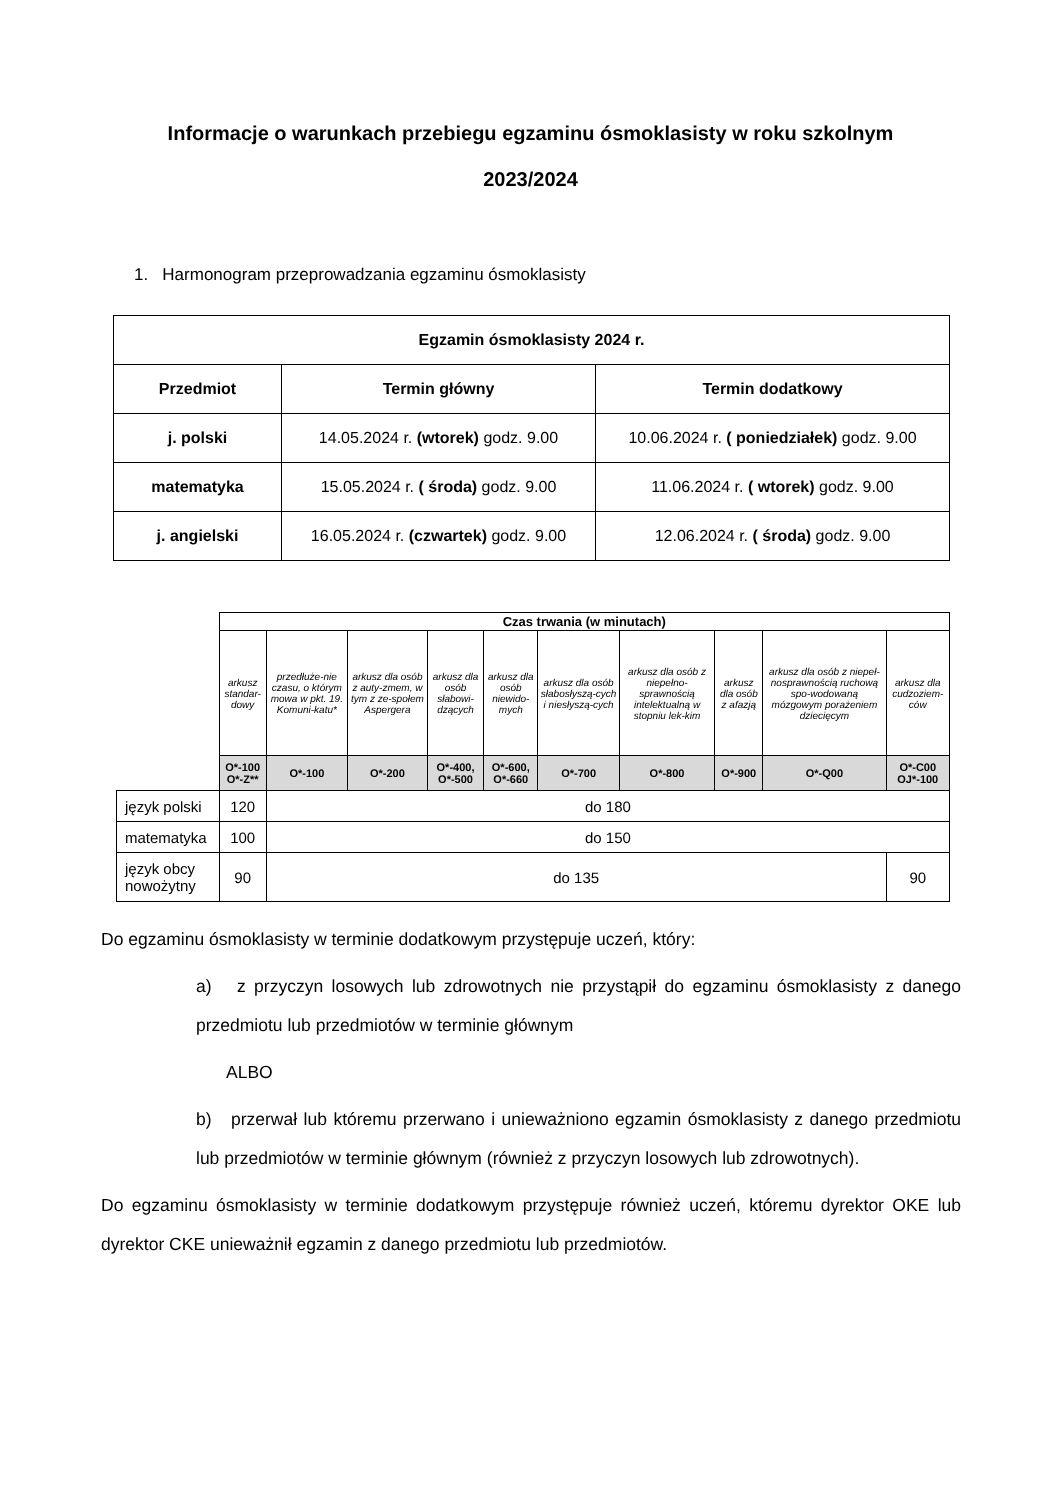Informacje o warunkach przebiegu egzaminu ósmoklasisty w roku szkolnym 2023/2024
1. Harmonogram przeprowadzania egzaminu ósmoklasisty
| Egzamin ósmoklasisty 2024 r. | | |
| --- | --- | --- |
| Przedmiot | Termin główny | Termin dodatkowy |
| j. polski | 14.05.2024 r. (wtorek) godz. 9.00 | 10.06.2024 r. ( poniedziałek) godz. 9.00 |
| matematyka | 15.05.2024 r. ( środa) godz. 9.00 | 11.06.2024 r. ( wtorek) godz. 9.00 |
| j. angielski | 16.05.2024 r. (czwartek) godz. 9.00 | 12.06.2024 r. ( środa) godz. 9.00 |
| | Czas trwania (w minutach) | | | | | | | | | |
| | arkusz standar-dowy | przedłuże-nie czasu, o którym mowa w pkt. 19. Komuni-katu* | arkusz dla osób z auty-zmem, w tym z ze-społem Aspergera | arkusz dla osób słabowi-dzących | arkusz dla osób niewido-mych | arkusz dla osób słabosłyszą-cych i niesłyszą-cych | arkusz dla osób z niepełno-sprawnością intelektualną w stopniu lek-kim | arkusz dla osób z afazją | arkusz dla osób z niepeł-nosprawnością ruchową spo-wodowaną mózgowym porażeniem dziecięcym | arkusz dla cudzoziem-ców |
| | O*-100 O*-Z** | O*-100 | O*-200 | O*-400, O*-500 | O*-600, O*-660 | O*-700 | O*-800 | O*-900 | O*-Q00 | O*-C00 OJ*-100 |
| język polski | 120 | do 180 | | | | | | | | |
| matematyka | 100 | do 150 | | | | | | | | |
| język obcy nowożytny | 90 | do 135 | | | | | | | | 90 |
Do egzaminu ósmoklasisty w terminie dodatkowym przystępuje uczeń, który:
a) z przyczyn losowych lub zdrowotnych nie przystąpił do egzaminu ósmoklasisty z danego przedmiotu lub przedmiotów w terminie głównym
ALBO
b) przerwał lub któremu przerwano i unieważniono egzamin ósmoklasisty z danego przedmiotu lub przedmiotów w terminie głównym (również z przyczyn losowych lub zdrowotnych).
Do egzaminu ósmoklasisty w terminie dodatkowym przystępuje również uczeń, któremu dyrektor OKE lub dyrektor CKE unieważnił egzamin z danego przedmiotu lub przedmiotów.